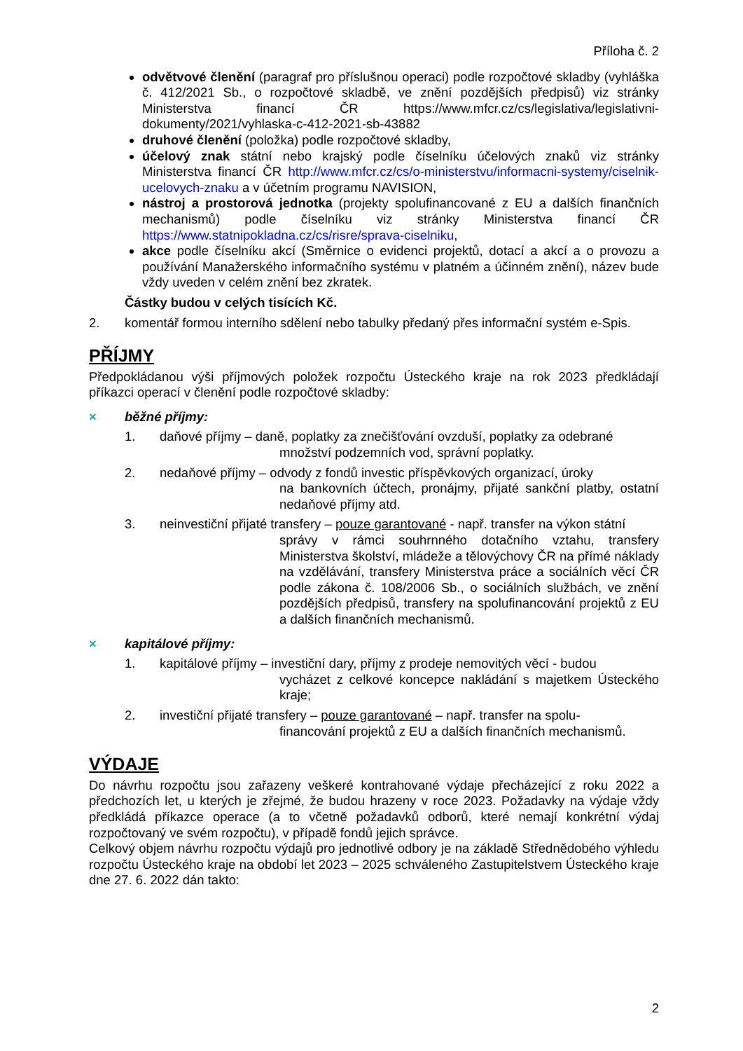Příloha č. 2
odvětvové členění (paragraf pro příslušnou operaci) podle rozpočtové skladby (vyhláška č. 412/2021 Sb., o rozpočtové skladbě, ve znění pozdějších předpisů) viz stránky Ministerstva financí ČR https://www.mfcr.cz/cs/legislativa/legislativni-dokumenty/2021/vyhlaska-c-412-2021-sb-43882
druhové členění (položka) podle rozpočtové skladby,
účelový znak státní nebo krajský podle číselníku účelových znaků viz stránky Ministerstva financí ČR http://www.mfcr.cz/cs/o-ministerstvu/informacni-systemy/ciselnik-ucelovych-znaku a v účetním programu NAVISION,
nástroj a prostorová jednotka (projekty spolufinancované z EU a dalších finančních mechanismů) podle číselníku viz stránky Ministerstva financí ČR https://www.statnipokladna.cz/cs/risre/sprava-ciselniku,
akce podle číselníku akcí (Směrnice o evidenci projektů, dotací a akcí a o provozu a používání Manažerského informačního systému v platném a účinném znění), název bude vždy uveden v celém znění bez zkratek.
Částky budou v celých tisících Kč.
2. komentář formou interního sdělení nebo tabulky předaný přes informační systém e-Spis.
PŘÍJMY
Předpokládanou výši příjmových položek rozpočtu Ústeckého kraje na rok 2023 předkládají příkazci operací v členění podle rozpočtové skladby:
× běžné příjmy:
1. daňové příjmy – daně, poplatky za znečišťování ovzduší, poplatky za odebrané
množství podzemních vod, správní poplatky.
2. nedaňové příjmy – odvody z fondů investic příspěvkových organizací, úroky
na bankovních účtech, pronájmy, přijaté sankční platby, ostatní nedaňové příjmy atd.
3. neinvestiční přijaté transfery – pouze garantované - např. transfer na výkon státní
správy v rámci souhrnného dotačního vztahu, transfery Ministerstva školství, mládeže a tělovýchovy ČR na přímé náklady na vzdělávání, transfery Ministerstva práce a sociálních věcí ČR podle zákona č. 108/2006 Sb., o sociálních službách, ve znění pozdějších předpisů, transfery na spolufinancování projektů z EU a dalších finančních mechanismů.
× kapitálové příjmy:
1. kapitálové příjmy – investiční dary, příjmy z prodeje nemovitých věcí - budou
vycházet z celkové koncepce nakládání s majetkem Ústeckého kraje;
2. investiční přijaté transfery – pouze garantované – např. transfer na spolu-
financování projektů z EU a dalších finančních mechanismů.
VÝDAJE
Do návrhu rozpočtu jsou zařazeny veškeré kontrahované výdaje přecházející z roku 2022 a předchozích let, u kterých je zřejmé, že budou hrazeny v roce 2023. Požadavky na výdaje vždy předkládá příkazce operace (a to včetně požadavků odborů, které nemají konkrétní výdaj rozpočtovaný ve svém rozpočtu), v případě fondů jejich správce.
Celkový objem návrhu rozpočtu výdajů pro jednotlivé odbory je na základě Střednědobého výhledu rozpočtu Ústeckého kraje na období let 2023 – 2025 schváleného Zastupitelstvem Ústeckého kraje dne 27. 6. 2022 dán takto:
2